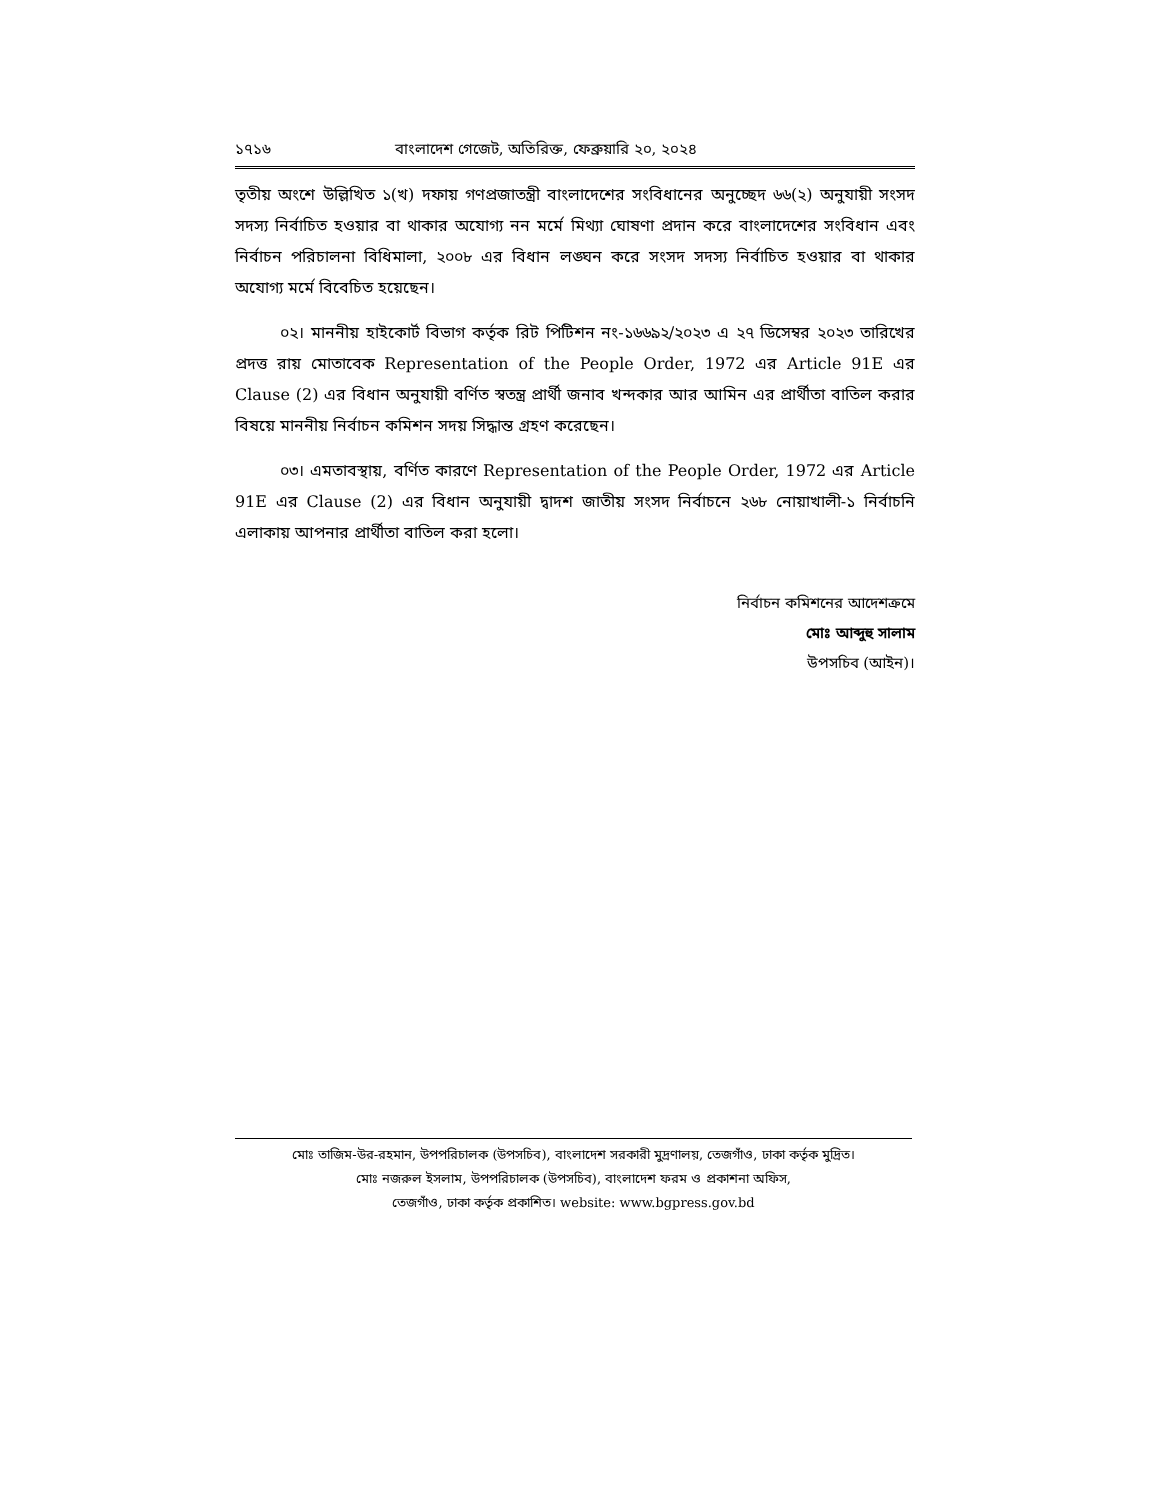১৭১৬ বাংলাদেশ গেজেট, অতিরিক্ত, ফেব্রুয়ারি ২০, ২০২৪
তৃতীয় অংশে উল্লিখিত ১(খ) দফায় গণপ্রজাতন্ত্রী বাংলাদেশের সংবিধানের অনুচ্ছেদ ৬৬(২) অনুযায়ী সংসদ সদস্য নির্বাচিত হওয়ার বা থাকার অযোগ্য নন মর্মে মিথ্যা ঘোষণা প্রদান করে বাংলাদেশের সংবিধান এবং নির্বাচন পরিচালনা বিধিমালা, ২০০৮ এর বিধান লঙ্ঘন করে সংসদ সদস্য নির্বাচিত হওয়ার বা থাকার অযোগ্য মর্মে বিবেচিত হয়েছেন।
০২। মাননীয় হাইকোর্ট বিভাগ কর্তৃক রিট পিটিশন নং-১৬৬৯২/২০২৩ এ ২৭ ডিসেম্বর ২০২৩ তারিখের প্রদত্ত রায় মোতাবেক Representation of the People Order, 1972 এর Article 91E এর Clause (2) এর বিধান অনুযায়ী বর্ণিত স্বতন্ত্র প্রার্থী জনাব খন্দকার আর আমিন এর প্রার্থীতা বাতিল করার বিষয়ে মাননীয় নির্বাচন কমিশন সদয় সিদ্ধান্ত গ্রহণ করেছেন।
০৩। এমতাবস্থায়, বর্ণিত কারণে Representation of the People Order, 1972 এর Article 91E এর Clause (2) এর বিধান অনুযায়ী দ্বাদশ জাতীয় সংসদ নির্বাচনে ২৬৮ নোয়াখালী-১ নির্বাচনি এলাকায় আপনার প্রার্থীতা বাতিল করা হলো।
নির্বাচন কমিশনের আদেশক্রমে
মোঃ আব্দুহু সালাম
উপসচিব (আইন)।
মোঃ তাজিম-উর-রহমান, উপপরিচালক (উপসচিব), বাংলাদেশ সরকারী মুদ্রণালয়, তেজগাঁও, ঢাকা কর্তৃক মুদ্রিত।
মোঃ নজরুল ইসলাম, উপপরিচালক (উপসচিব), বাংলাদেশ ফরম ও প্রকাশনা অফিস,
তেজগাঁও, ঢাকা কর্তৃক প্রকাশিত। website: www.bgpress.gov.bd